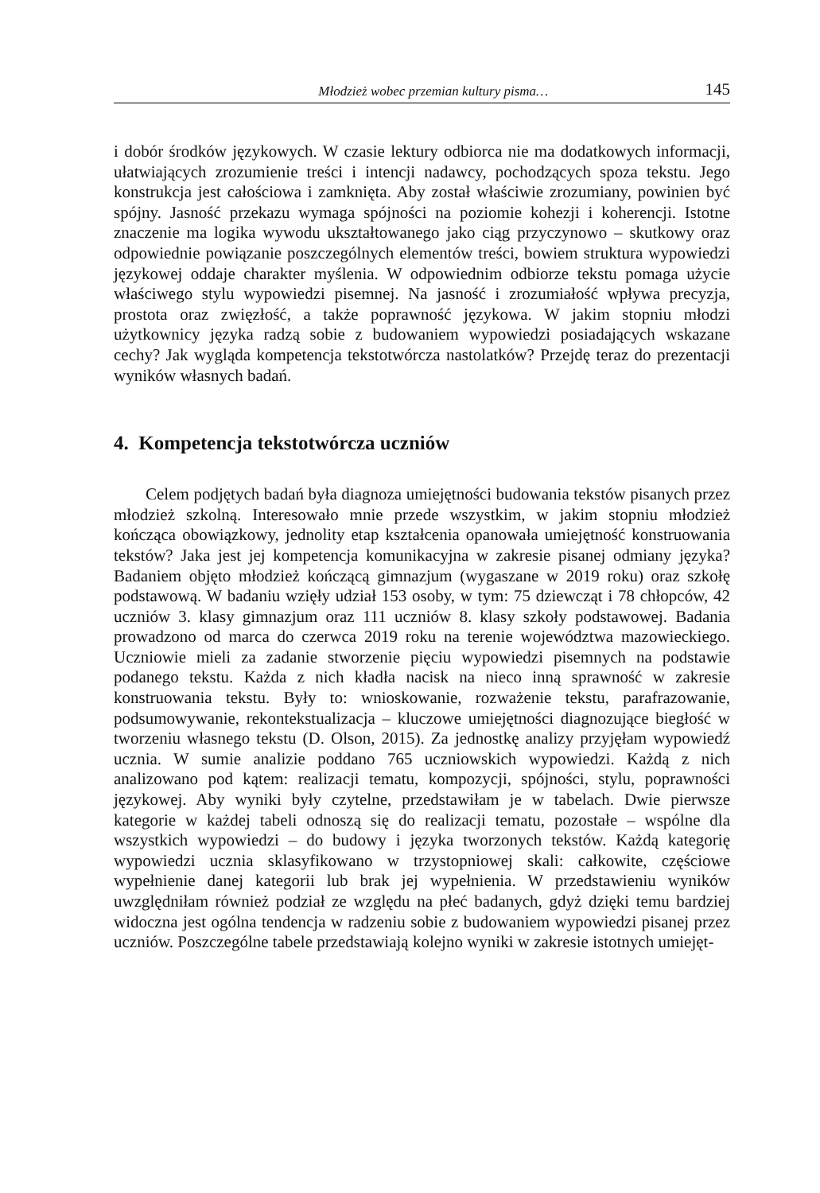Młodzież wobec przemian kultury pisma… 145
i dobór środków językowych. W czasie lektury odbiorca nie ma dodatkowych informacji, ułatwiających zrozumienie treści i intencji nadawcy, pochodzących spoza tekstu. Jego konstrukcja jest całościowa i zamknięta. Aby został właściwie zrozumiany, powinien być spójny. Jasność przekazu wymaga spójności na poziomie kohezji i koherencji. Istotne znaczenie ma logika wywodu ukształtowanego jako ciąg przyczynowo – skutkowy oraz odpowiednie powiązanie poszczególnych elementów treści, bowiem struktura wypowiedzi językowej oddaje charakter myślenia. W odpowiednim odbiorze tekstu pomaga użycie właściwego stylu wypowiedzi pisemnej. Na jasność i zrozumiałość wpływa precyzja, prostota oraz zwięzłość, a także poprawność językowa. W jakim stopniu młodzi użytkownicy języka radzą sobie z budowaniem wypowiedzi posiadających wskazane cechy? Jak wygląda kompetencja tekstotwórcza nastolatków? Przejdę teraz do prezentacji wyników własnych badań.
4. Kompetencja tekstotwórcza uczniów
Celem podjętych badań była diagnoza umiejętności budowania tekstów pisanych przez młodzież szkolną. Interesowało mnie przede wszystkim, w jakim stopniu młodzież kończąca obowiązkowy, jednolity etap kształcenia opanowała umiejętność konstruowania tekstów? Jaka jest jej kompetencja komunikacyjna w zakresie pisanej odmiany języka? Badaniem objęto młodzież kończącą gimnazjum (wygaszane w 2019 roku) oraz szkołę podstawową. W badaniu wzięły udział 153 osoby, w tym: 75 dziewcząt i 78 chłopców, 42 uczniów 3. klasy gimnazjum oraz 111 uczniów 8. klasy szkoły podstawowej. Badania prowadzono od marca do czerwca 2019 roku na terenie województwa mazowieckiego. Uczniowie mieli za zadanie stworzenie pięciu wypowiedzi pisemnych na podstawie podanego tekstu. Każda z nich kładła nacisk na nieco inną sprawność w zakresie konstruowania tekstu. Były to: wnioskowanie, rozważenie tekstu, parafrazowanie, podsumowywanie, rekontekstualizacja – kluczowe umiejętności diagnozujące biegłość w tworzeniu własnego tekstu (D. Olson, 2015). Za jednostkę analizy przyjęłam wypowiedź ucznia. W sumie analizie poddano 765 uczniowskich wypowiedzi. Każdą z nich analizowano pod kątem: realizacji tematu, kompozycji, spójności, stylu, poprawności językowej. Aby wyniki były czytelne, przedstawiłam je w tabelach. Dwie pierwsze kategorie w każdej tabeli odnoszą się do realizacji tematu, pozostałe – wspólne dla wszystkich wypowiedzi – do budowy i języka tworzonych tekstów. Każdą kategorię wypowiedzi ucznia sklasyfikowano w trzystopniowej skali: całkowite, częściowe wypełnienie danej kategorii lub brak jej wypełnienia. W przedstawieniu wyników uwzględniłam również podział ze względu na płeć badanych, gdyż dzięki temu bardziej widoczna jest ogólna tendencja w radzeniu sobie z budowaniem wypowiedzi pisanej przez uczniów. Poszczególne tabele przedstawiają kolejno wyniki w zakresie istotnych umiejęt-